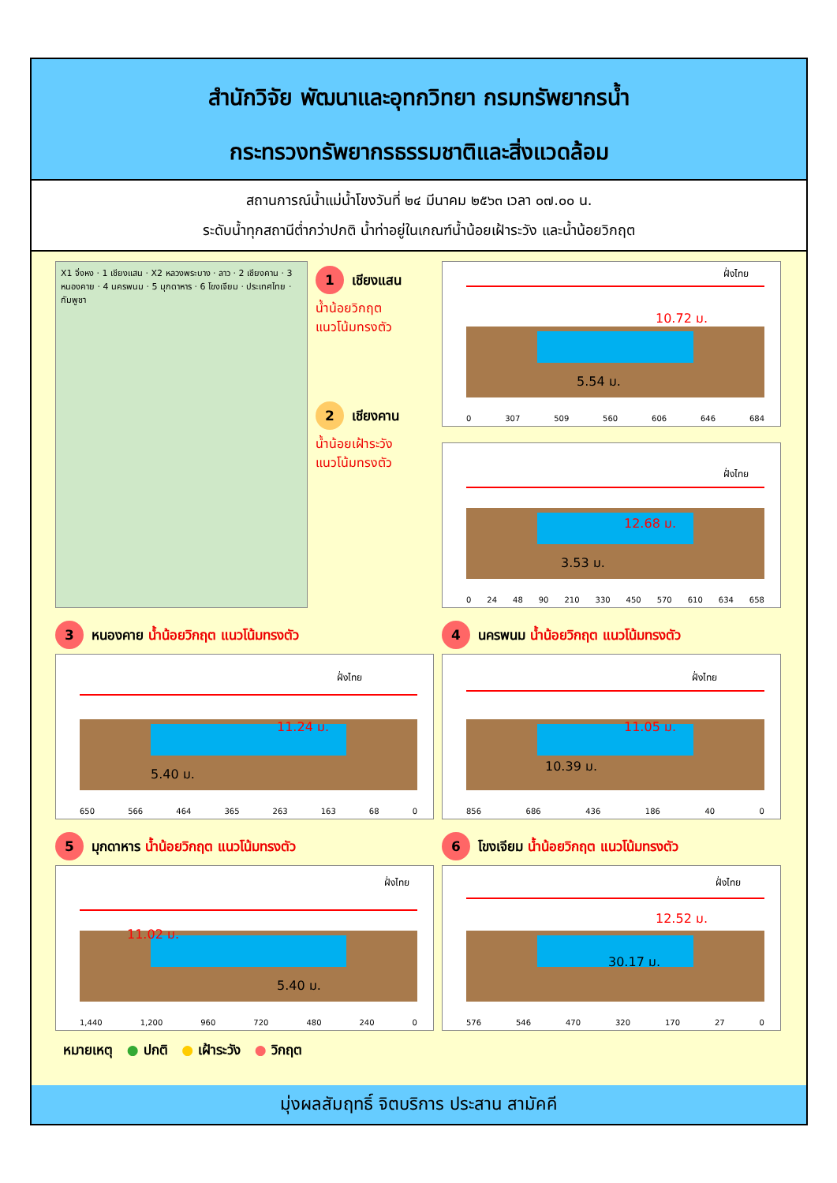สำนักวิจัย พัฒนาและอุทกวิทยา กรมทรัพยากรน้ำ
กระทรวงทรัพยากรธรรมชาติและสิ่งแวดล้อม
สถานการณ์น้ำแม่น้ำโขงวันที่ ๒๔ มีนาคม ๒๕๖๓ เวลา ๐๗.๐๐ น.
ระดับน้ำทุกสถานีต่ำกว่าปกติ น้ำท่าอยู่ในเกณฑ์น้ำน้อยเฝ้าระวัง และน้ำน้อยวิกฤต
X1 จิ่งหง · 1 เชียงแสน · X2 หลวงพระบาง · ลาว · 2 เชียงคาน · 3 หนองคาย · 4 นครพนม · 5 มุกดาหาร · 6 โขงเจียม · ประเทศไทย · กัมพูชา
1 เชียงแสน
น้ำน้อยวิกฤต
แนวโน้มทรงตัว
2 เชียงคาน
น้ำน้อยเฝ้าระวัง
แนวโน้มทรงตัว
ฝั่งไทย
10.72 ม.
5.54 ม.
0 307 509 560 606 646 684
ฝั่งไทย
12.68 ม.
3.53 ม.
0 24 48 90 210 330 450 570 610 634 658
3 หนองคาย น้ำน้อยวิกฤต แนวโน้มทรงตัว
ฝั่งไทย
11.24 ม.
5.40 ม.
650 566 464 365 263 163 68 0
4 นครพนม น้ำน้อยวิกฤต แนวโน้มทรงตัว
ฝั่งไทย
11.05 ม.
10.39 ม.
856 686 436 186 40 0
5 มุกดาหาร น้ำน้อยวิกฤต แนวโน้มทรงตัว
ฝั่งไทย
11.02 ม.
5.40 ม.
1,440 1,200 960 720 480 240 0
6 โขงเจียม น้ำน้อยวิกฤต แนวโน้มทรงตัว
ฝั่งไทย
12.52 ม.
30.17 ม.
576 546 470 320 170 27 0
หมายเหตุ ● ปกติ ● เฝ้าระวัง ● วิกฤต
มุ่งผลสัมฤทธิ์ จิตบริการ ประสาน สามัคคี